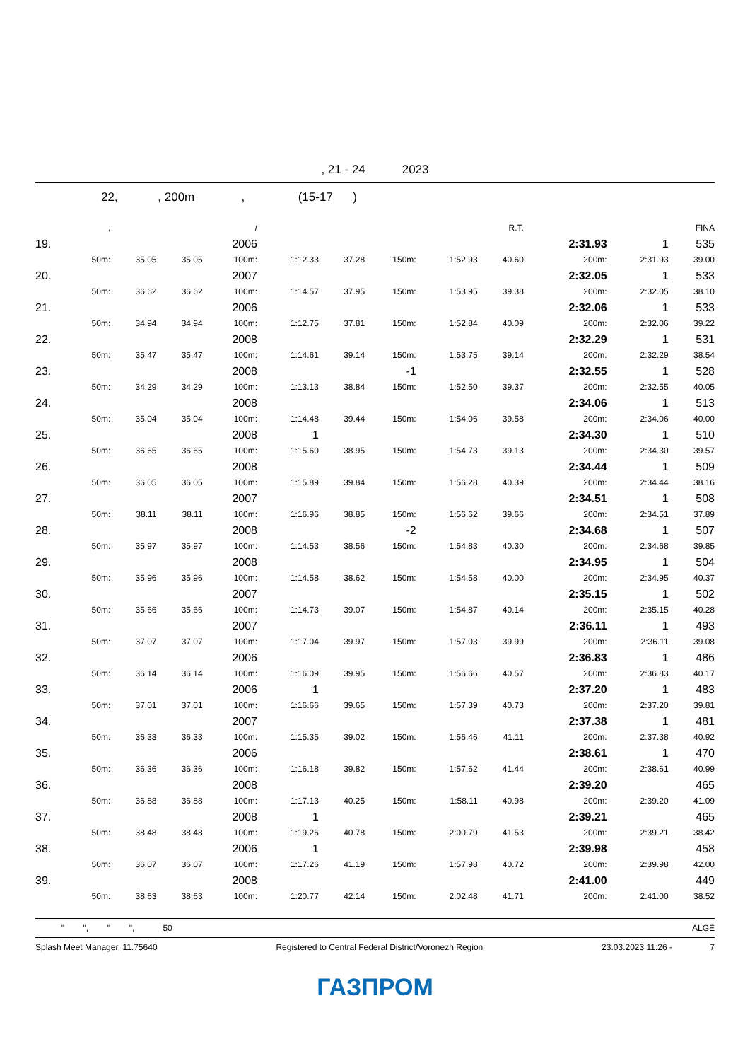, 21 - 24 2023
22, , 200m , (15-17 )
| | , | | | / | | | | | R.T. | | | FINA |
| 19. | | | | 2006 | | | | | | 2:31.93 | 1 | 535 |
| | 50m: | 35.05 | 35.05 | 100m: | 1:12.33 | 37.28 | 150m: | 1:52.93 | 40.60 | 200m: | 2:31.93 | 39.00 |
| 20. | | | | 2007 | | | | | | 2:32.05 | 1 | 533 |
| | 50m: | 36.62 | 36.62 | 100m: | 1:14.57 | 37.95 | 150m: | 1:53.95 | 39.38 | 200m: | 2:32.05 | 38.10 |
| 21. | | | | 2006 | | | | | | 2:32.06 | 1 | 533 |
| | 50m: | 34.94 | 34.94 | 100m: | 1:12.75 | 37.81 | 150m: | 1:52.84 | 40.09 | 200m: | 2:32.06 | 39.22 |
| 22. | | | | 2008 | | | | | | 2:32.29 | 1 | 531 |
| | 50m: | 35.47 | 35.47 | 100m: | 1:14.61 | 39.14 | 150m: | 1:53.75 | 39.14 | 200m: | 2:32.29 | 38.54 |
| 23. | | | | 2008 | | | -1 | | | 2:32.55 | 1 | 528 |
| | 50m: | 34.29 | 34.29 | 100m: | 1:13.13 | 38.84 | 150m: | 1:52.50 | 39.37 | 200m: | 2:32.55 | 40.05 |
| 24. | | | | 2008 | | | | | | 2:34.06 | 1 | 513 |
| | 50m: | 35.04 | 35.04 | 100m: | 1:14.48 | 39.44 | 150m: | 1:54.06 | 39.58 | 200m: | 2:34.06 | 40.00 |
| 25. | | | | 2008 | 1 | | | | | 2:34.30 | 1 | 510 |
| | 50m: | 36.65 | 36.65 | 100m: | 1:15.60 | 38.95 | 150m: | 1:54.73 | 39.13 | 200m: | 2:34.30 | 39.57 |
| 26. | | | | 2008 | | | | | | 2:34.44 | 1 | 509 |
| | 50m: | 36.05 | 36.05 | 100m: | 1:15.89 | 39.84 | 150m: | 1:56.28 | 40.39 | 200m: | 2:34.44 | 38.16 |
| 27. | | | | 2007 | | | | | | 2:34.51 | 1 | 508 |
| | 50m: | 38.11 | 38.11 | 100m: | 1:16.96 | 38.85 | 150m: | 1:56.62 | 39.66 | 200m: | 2:34.51 | 37.89 |
| 28. | | | | 2008 | | | -2 | | | 2:34.68 | 1 | 507 |
| | 50m: | 35.97 | 35.97 | 100m: | 1:14.53 | 38.56 | 150m: | 1:54.83 | 40.30 | 200m: | 2:34.68 | 39.85 |
| 29. | | | | 2008 | | | | | | 2:34.95 | 1 | 504 |
| | 50m: | 35.96 | 35.96 | 100m: | 1:14.58 | 38.62 | 150m: | 1:54.58 | 40.00 | 200m: | 2:34.95 | 40.37 |
| 30. | | | | 2007 | | | | | | 2:35.15 | 1 | 502 |
| | 50m: | 35.66 | 35.66 | 100m: | 1:14.73 | 39.07 | 150m: | 1:54.87 | 40.14 | 200m: | 2:35.15 | 40.28 |
| 31. | | | | 2007 | | | | | | 2:36.11 | 1 | 493 |
| | 50m: | 37.07 | 37.07 | 100m: | 1:17.04 | 39.97 | 150m: | 1:57.03 | 39.99 | 200m: | 2:36.11 | 39.08 |
| 32. | | | | 2006 | | | | | | 2:36.83 | 1 | 486 |
| | 50m: | 36.14 | 36.14 | 100m: | 1:16.09 | 39.95 | 150m: | 1:56.66 | 40.57 | 200m: | 2:36.83 | 40.17 |
| 33. | | | | 2006 | 1 | | | | | 2:37.20 | 1 | 483 |
| | 50m: | 37.01 | 37.01 | 100m: | 1:16.66 | 39.65 | 150m: | 1:57.39 | 40.73 | 200m: | 2:37.20 | 39.81 |
| 34. | | | | 2007 | | | | | | 2:37.38 | 1 | 481 |
| | 50m: | 36.33 | 36.33 | 100m: | 1:15.35 | 39.02 | 150m: | 1:56.46 | 41.11 | 200m: | 2:37.38 | 40.92 |
| 35. | | | | 2006 | | | | | | 2:38.61 | 1 | 470 |
| | 50m: | 36.36 | 36.36 | 100m: | 1:16.18 | 39.82 | 150m: | 1:57.62 | 41.44 | 200m: | 2:38.61 | 40.99 |
| 36. | | | | 2008 | | | | | | 2:39.20 | | 465 |
| | 50m: | 36.88 | 36.88 | 100m: | 1:17.13 | 40.25 | 150m: | 1:58.11 | 40.98 | 200m: | 2:39.20 | 41.09 |
| 37. | | | | 2008 | 1 | | | | | 2:39.21 | | 465 |
| | 50m: | 38.48 | 38.48 | 100m: | 1:19.26 | 40.78 | 150m: | 2:00.79 | 41.53 | 200m: | 2:39.21 | 38.42 |
| 38. | | | | 2006 | 1 | | | | | 2:39.98 | | 458 |
| | 50m: | 36.07 | 36.07 | 100m: | 1:17.26 | 41.19 | 150m: | 1:57.98 | 40.72 | 200m: | 2:39.98 | 42.00 |
| 39. | | | | 2008 | | | | | | 2:41.00 | | 449 |
| | 50m: | 38.63 | 38.63 | 100m: | 1:20.77 | 42.14 | 150m: | 2:02.48 | 41.71 | 200m: | 2:41.00 | 38.52 |
" ", " ", 50 ALGE
Splash Meet Manager, 11.75640 Registered to Central Federal District/Voronezh Region 23.03.2023 11:26 - 7
ГАЗПРОМ